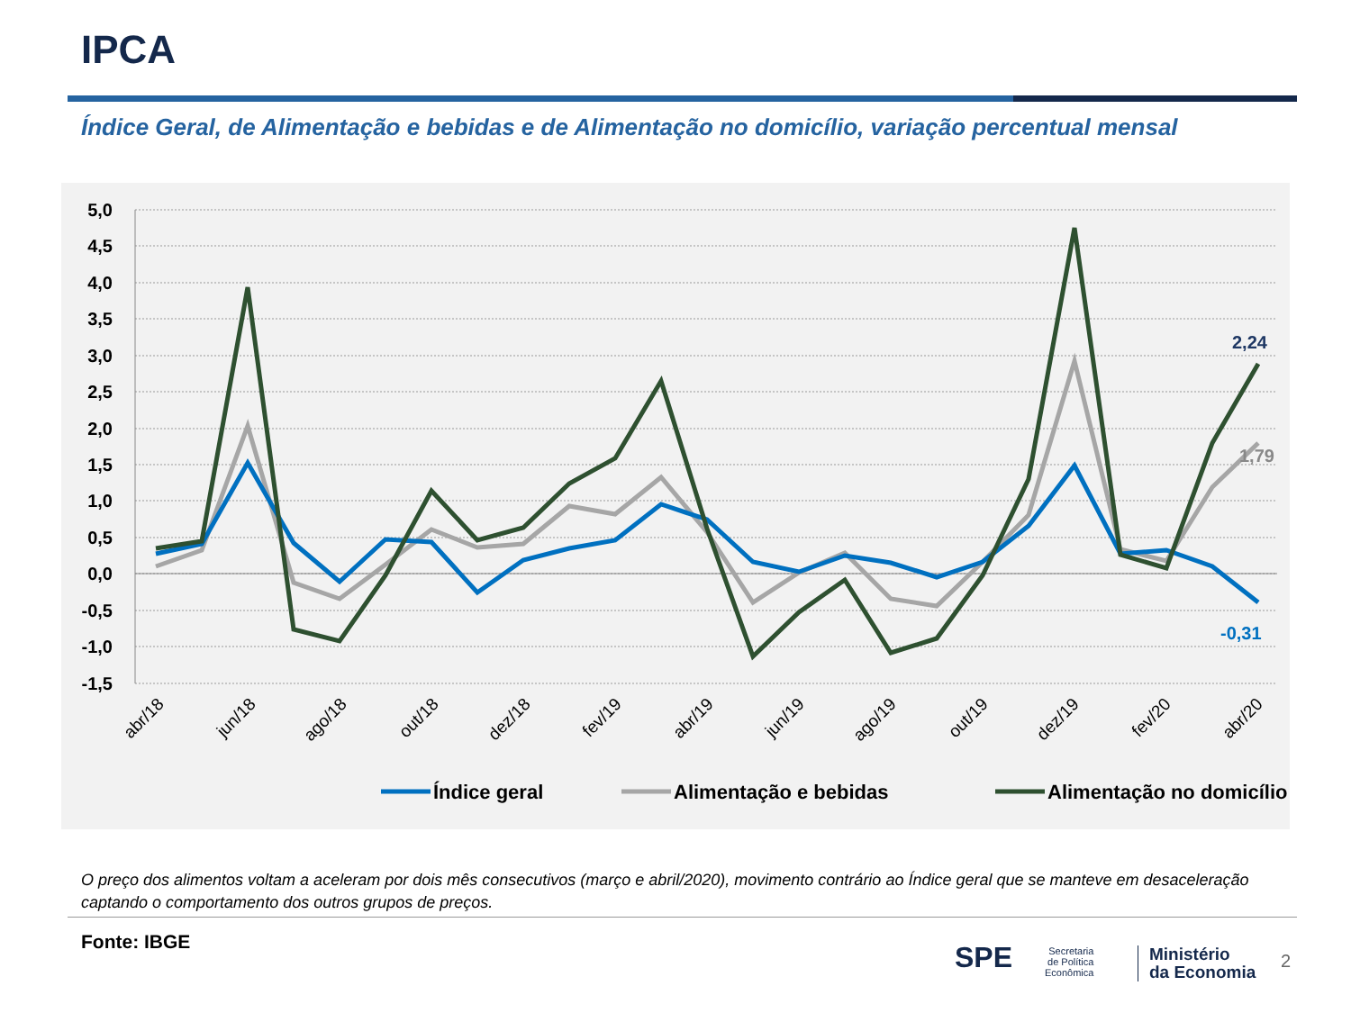IPCA
Índice Geral, de Alimentação e bebidas e de Alimentação no domicílio, variação percentual mensal
5,0
4,5
4,0
3,5
3,0
2,5
2,0
1,5
1,0
0,5
0,0
-0,5
-1,0
-1,5
abr/18
jun/18
ago/18
out/18
dez/18
fev/19
abr/19
jun/19
ago/19
out/19
dez/19
fev/20
abr/20
2,24
1,79
-0,31
Índice geral
Alimentação e bebidas
Alimentação no domicílio
O preço dos alimentos voltam a aceleram por dois mês consecutivos (março e abril/2020), movimento contrário ao Índice geral que se manteve em desaceleração captando o comportamento dos outros grupos de preços.
Fonte: IBGE SPE
Secretaria
de Política
Econômica
Ministério
da Economia
2